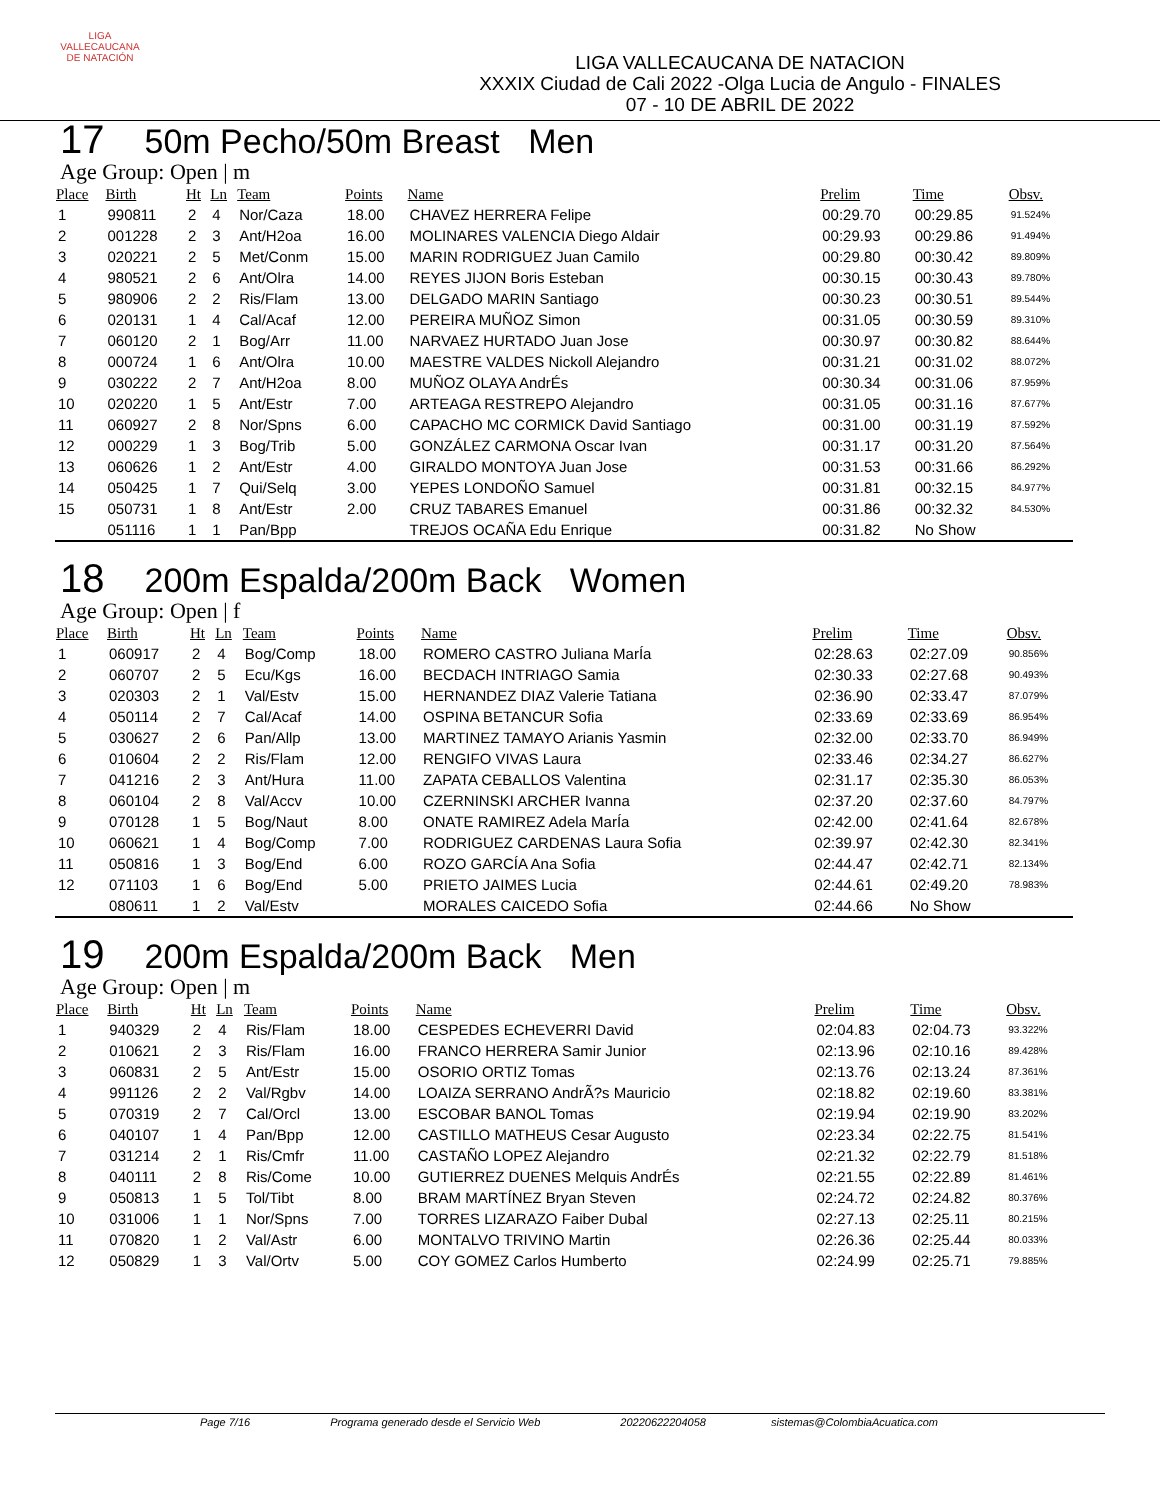LIGA VALLECAUCANA DE NATACIÓN
LIGA VALLECAUCANA DE NATACION
XXXIX Ciudad de Cali 2022 -Olga Lucia de Angulo - FINALES
07 - 10 DE ABRIL DE 2022
17 50m Pecho/50m Breast Men
Age Group: Open | m
| Place | Birth | Ht | Ln | Team | Points | Name | Prelim | Time | Obsv. |
| --- | --- | --- | --- | --- | --- | --- | --- | --- | --- |
| 1 | 990811 | 2 | 4 | Nor/Caza | 18.00 | CHAVEZ HERRERA Felipe | 00:29.70 | 00:29.85 | 91.524% |
| 2 | 001228 | 2 | 3 | Ant/H2oa | 16.00 | MOLINARES VALENCIA Diego Aldair | 00:29.93 | 00:29.86 | 91.494% |
| 3 | 020221 | 2 | 5 | Met/Conm | 15.00 | MARIN RODRIGUEZ Juan Camilo | 00:29.80 | 00:30.42 | 89.809% |
| 4 | 980521 | 2 | 6 | Ant/Olra | 14.00 | REYES JIJON Boris Esteban | 00:30.15 | 00:30.43 | 89.780% |
| 5 | 980906 | 2 | 2 | Ris/Flam | 13.00 | DELGADO MARIN Santiago | 00:30.23 | 00:30.51 | 89.544% |
| 6 | 020131 | 1 | 4 | Cal/Acaf | 12.00 | PEREIRA MUÑOZ Simon | 00:31.05 | 00:30.59 | 89.310% |
| 7 | 060120 | 2 | 1 | Bog/Arr | 11.00 | NARVAEZ HURTADO Juan Jose | 00:30.97 | 00:30.82 | 88.644% |
| 8 | 000724 | 1 | 6 | Ant/Olra | 10.00 | MAESTRE VALDES Nickoll Alejandro | 00:31.21 | 00:31.02 | 88.072% |
| 9 | 030222 | 2 | 7 | Ant/H2oa | 8.00 | MUÑOZ OLAYA AndrÉs | 00:30.34 | 00:31.06 | 87.959% |
| 10 | 020220 | 1 | 5 | Ant/Estr | 7.00 | ARTEAGA RESTREPO Alejandro | 00:31.05 | 00:31.16 | 87.677% |
| 11 | 060927 | 2 | 8 | Nor/Spns | 6.00 | CAPACHO MC CORMICK David Santiago | 00:31.00 | 00:31.19 | 87.592% |
| 12 | 000229 | 1 | 3 | Bog/Trib | 5.00 | GONZÁLEZ CARMONA Oscar Ivan | 00:31.17 | 00:31.20 | 87.564% |
| 13 | 060626 | 1 | 2 | Ant/Estr | 4.00 | GIRALDO MONTOYA Juan Jose | 00:31.53 | 00:31.66 | 86.292% |
| 14 | 050425 | 1 | 7 | Qui/Selq | 3.00 | YEPES LONDOÑO Samuel | 00:31.81 | 00:32.15 | 84.977% |
| 15 | 050731 | 1 | 8 | Ant/Estr | 2.00 | CRUZ TABARES Emanuel | 00:31.86 | 00:32.32 | 84.530% |
| | 051116 | 1 | 1 | Pan/Bpp | | TREJOS OCAÑA Edu Enrique | 00:31.82 | No Show | |
18 200m Espalda/200m Back Women
Age Group: Open | f
| Place | Birth | Ht | Ln | Team | Points | Name | Prelim | Time | Obsv. |
| --- | --- | --- | --- | --- | --- | --- | --- | --- | --- |
| 1 | 060917 | 2 | 4 | Bog/Comp | 18.00 | ROMERO CASTRO Juliana MarÍa | 02:28.63 | 02:27.09 | 90.856% |
| 2 | 060707 | 2 | 5 | Ecu/Kgs | 16.00 | BECDACH INTRIAGO Samia | 02:30.33 | 02:27.68 | 90.493% |
| 3 | 020303 | 2 | 1 | Val/Estv | 15.00 | HERNANDEZ DIAZ Valerie Tatiana | 02:36.90 | 02:33.47 | 87.079% |
| 4 | 050114 | 2 | 7 | Cal/Acaf | 14.00 | OSPINA BETANCUR Sofia | 02:33.69 | 02:33.69 | 86.954% |
| 5 | 030627 | 2 | 6 | Pan/Allp | 13.00 | MARTINEZ TAMAYO Arianis Yasmin | 02:32.00 | 02:33.70 | 86.949% |
| 6 | 010604 | 2 | 2 | Ris/Flam | 12.00 | RENGIFO VIVAS Laura | 02:33.46 | 02:34.27 | 86.627% |
| 7 | 041216 | 2 | 3 | Ant/Hura | 11.00 | ZAPATA CEBALLOS Valentina | 02:31.17 | 02:35.30 | 86.053% |
| 8 | 060104 | 2 | 8 | Val/Accv | 10.00 | CZERNINSKI ARCHER Ivanna | 02:37.20 | 02:37.60 | 84.797% |
| 9 | 070128 | 1 | 5 | Bog/Naut | 8.00 | ONATE RAMIREZ Adela MarÍa | 02:42.00 | 02:41.64 | 82.678% |
| 10 | 060621 | 1 | 4 | Bog/Comp | 7.00 | RODRIGUEZ CARDENAS Laura Sofia | 02:39.97 | 02:42.30 | 82.341% |
| 11 | 050816 | 1 | 3 | Bog/End | 6.00 | ROZO GARCÍA Ana Sofia | 02:44.47 | 02:42.71 | 82.134% |
| 12 | 071103 | 1 | 6 | Bog/End | 5.00 | PRIETO JAIMES Lucia | 02:44.61 | 02:49.20 | 78.983% |
| | 080611 | 1 | 2 | Val/Estv | | MORALES CAICEDO Sofia | 02:44.66 | No Show | |
19 200m Espalda/200m Back Men
Age Group: Open | m
| Place | Birth | Ht | Ln | Team | Points | Name | Prelim | Time | Obsv. |
| --- | --- | --- | --- | --- | --- | --- | --- | --- | --- |
| 1 | 940329 | 2 | 4 | Ris/Flam | 18.00 | CESPEDES ECHEVERRI David | 02:04.83 | 02:04.73 | 93.322% |
| 2 | 010621 | 2 | 3 | Ris/Flam | 16.00 | FRANCO HERRERA Samir Junior | 02:13.96 | 02:10.16 | 89.428% |
| 3 | 060831 | 2 | 5 | Ant/Estr | 15.00 | OSORIO ORTIZ Tomas | 02:13.76 | 02:13.24 | 87.361% |
| 4 | 991126 | 2 | 2 | Val/Rgbv | 14.00 | LOAIZA SERRANO AndrÃ?s Mauricio | 02:18.82 | 02:19.60 | 83.381% |
| 5 | 070319 | 2 | 7 | Cal/Orcl | 13.00 | ESCOBAR BANOL Tomas | 02:19.94 | 02:19.90 | 83.202% |
| 6 | 040107 | 1 | 4 | Pan/Bpp | 12.00 | CASTILLO MATHEUS Cesar Augusto | 02:23.34 | 02:22.75 | 81.541% |
| 7 | 031214 | 2 | 1 | Ris/Cmfr | 11.00 | CASTAÑO LOPEZ Alejandro | 02:21.32 | 02:22.79 | 81.518% |
| 8 | 040111 | 2 | 8 | Ris/Come | 10.00 | GUTIERREZ DUENES Melquis AndrÉs | 02:21.55 | 02:22.89 | 81.461% |
| 9 | 050813 | 1 | 5 | Tol/Tibt | 8.00 | BRAM MARTÍNEZ Bryan Steven | 02:24.72 | 02:24.82 | 80.376% |
| 10 | 031006 | 1 | 1 | Nor/Spns | 7.00 | TORRES LIZARAZO Faiber Dubal | 02:27.13 | 02:25.11 | 80.215% |
| 11 | 070820 | 1 | 2 | Val/Astr | 6.00 | MONTALVO TRIVINO Martin | 02:26.36 | 02:25.44 | 80.033% |
| 12 | 050829 | 1 | 3 | Val/Ortv | 5.00 | COY GOMEZ Carlos Humberto | 02:24.99 | 02:25.71 | 79.885% |
Page 7/16 Programa generado desde el Servicio Web 20220622204058 sistemas@ColombiaAcuatica.com